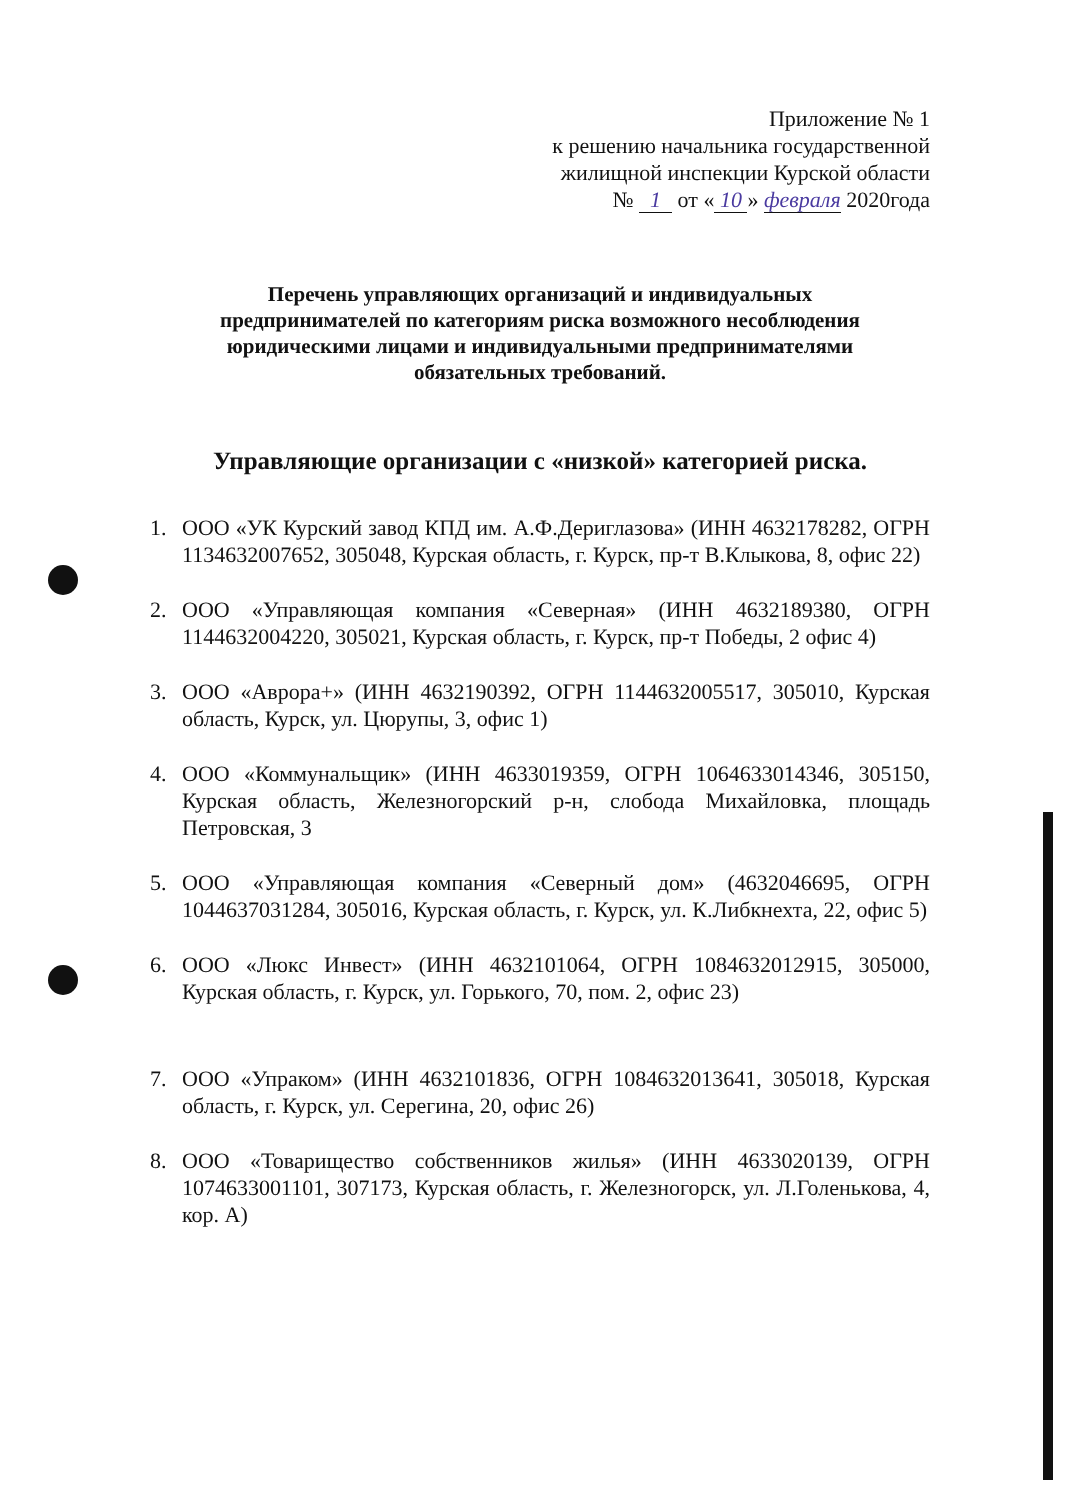Приложение № 1
к решению начальника государственной
жилищной инспекции Курской области
№ 1 от « 10 » февраля 2020года
Перечень управляющих организаций и индивидуальных предпринимателей по категориям риска возможного несоблюдения юридическими лицами и индивидуальными предпринимателями обязательных требований.
Управляющие организации с «низкой» категорией риска.
1. ООО «УК Курский завод КПД им. А.Ф.Дериглазова» (ИНН 4632178282, ОГРН 1134632007652, 305048, Курская область, г. Курск, пр-т В.Клыкова, 8, офис 22)
2. ООО «Управляющая компания «Северная» (ИНН 4632189380, ОГРН 1144632004220, 305021, Курская область, г. Курск, пр-т Победы, 2 офис 4)
3. ООО «Аврора+» (ИНН 4632190392, ОГРН 1144632005517, 305010, Курская область, Курск, ул. Цюрупы, 3, офис 1)
4. ООО «Коммунальщик» (ИНН 4633019359, ОГРН 1064633014346, 305150, Курская область, Железногорский р-н, слобода Михайловка, площадь Петровская, 3
5. ООО «Управляющая компания «Северный дом» (4632046695, ОГРН 1044637031284, 305016, Курская область, г. Курск, ул. К.Либкнехта, 22, офис 5)
6. ООО «Люкс Инвест» (ИНН 4632101064, ОГРН 1084632012915, 305000, Курская область, г. Курск, ул. Горького, 70, пом. 2, офис 23)
7. ООО «Упраком» (ИНН 4632101836, ОГРН 1084632013641, 305018, Курская область, г. Курск, ул. Серегина, 20, офис 26)
8. ООО «Товарищество собственников жилья» (ИНН 4633020139, ОГРН 1074633001101, 307173, Курская область, г. Железногорск, ул. Л.Голенькова, 4, кор. А)